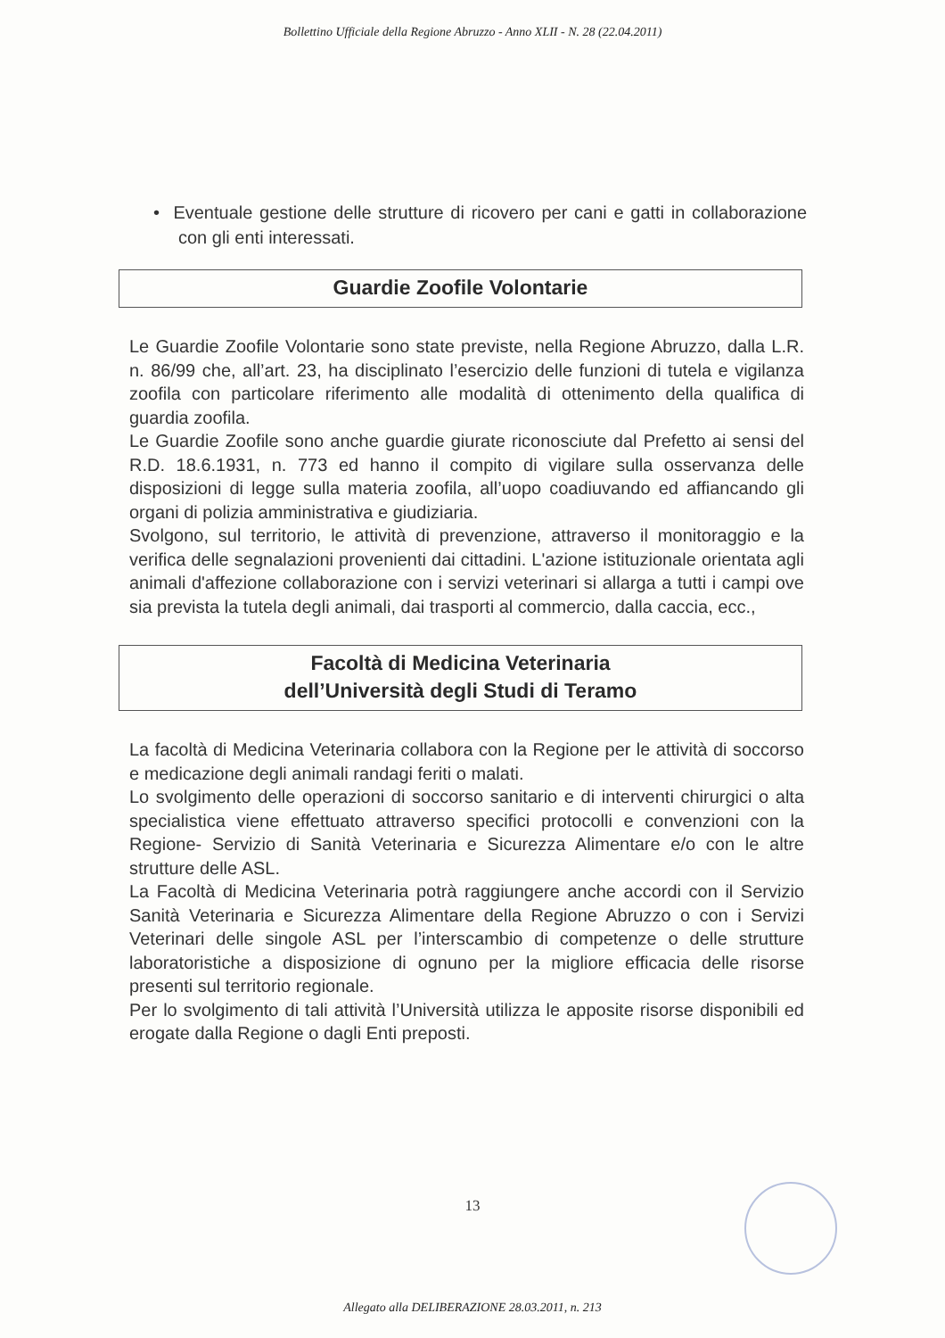Bollettino Ufficiale della Regione Abruzzo - Anno XLII - N. 28 (22.04.2011)
• Eventuale gestione delle strutture di ricovero per cani e gatti in collaborazione con gli enti interessati.
Guardie Zoofile Volontarie
Le Guardie Zoofile Volontarie sono state previste, nella Regione Abruzzo, dalla L.R. n. 86/99 che, all’art. 23, ha disciplinato l’esercizio delle funzioni di tutela e vigilanza zoofila con particolare riferimento alle modalità di ottenimento della qualifica di guardia zoofila.
Le Guardie Zoofile sono anche guardie giurate riconosciute dal Prefetto ai sensi del R.D. 18.6.1931, n. 773 ed hanno il compito di vigilare sulla osservanza delle disposizioni di legge sulla materia zoofila, all’uopo coadiuvando ed affiancando gli organi di polizia amministrativa e giudiziaria.
Svolgono, sul territorio, le attività di prevenzione, attraverso il monitoraggio e la verifica delle segnalazioni provenienti dai cittadini. L'azione istituzionale orientata agli animali d'affezione collaborazione con i servizi veterinari si allarga a tutti i campi ove sia prevista la tutela degli animali, dai trasporti al commercio, dalla caccia, ecc.,
Facoltà di Medicina Veterinaria
dell’Università degli Studi di Teramo
La facoltà di Medicina Veterinaria collabora con la Regione per le attività di soccorso e medicazione degli animali randagi feriti o malati.
Lo svolgimento delle operazioni di soccorso sanitario e di interventi chirurgici o alta specialistica viene effettuato attraverso specifici protocolli e convenzioni con la Regione- Servizio di Sanità Veterinaria e Sicurezza Alimentare e/o con le altre strutture delle ASL.
La Facoltà di Medicina Veterinaria potrà raggiungere anche accordi con il Servizio Sanità Veterinaria e Sicurezza Alimentare della Regione Abruzzo o con i Servizi Veterinari delle singole ASL per l’interscambio di competenze o delle strutture laboratoristiche a disposizione di ognuno per la migliore efficacia delle risorse presenti sul territorio regionale.
Per lo svolgimento di tali attività l’Università utilizza le apposite risorse disponibili ed erogate dalla Regione o dagli Enti preposti.
13
Allegato alla DELIBERAZIONE 28.03.2011, n. 213